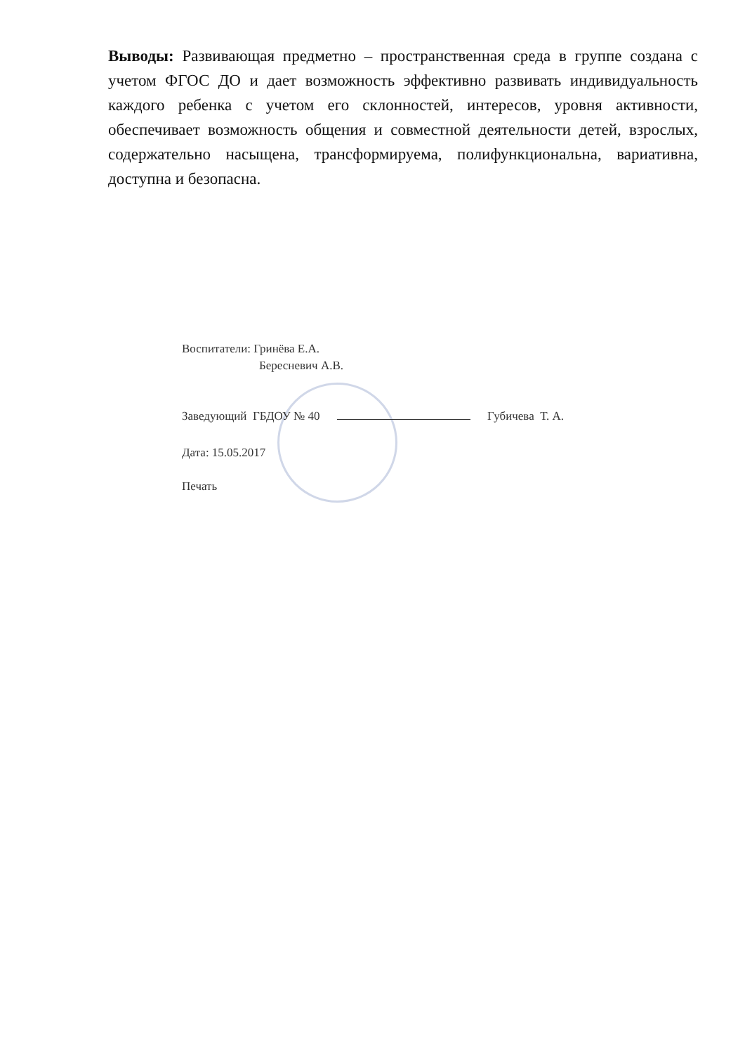Выводы: Развивающая предметно – пространственная среда в группе создана с учетом ФГОС ДО и дает возможность эффективно развивать индивидуальность каждого ребенка с учетом его склонностей, интересов, уровня активности, обеспечивает возможность общения и совместной деятельности детей, взрослых, содержательно насыщена, трансформируема, полифункциональна, вариативна, доступна и безопасна.
Воспитатели: Гринёва Е.А.
Бересневич А.В.
Заведующий ГБДОУ № 40 Губичева Т. А.
Дата: 15.05.2017
Печать